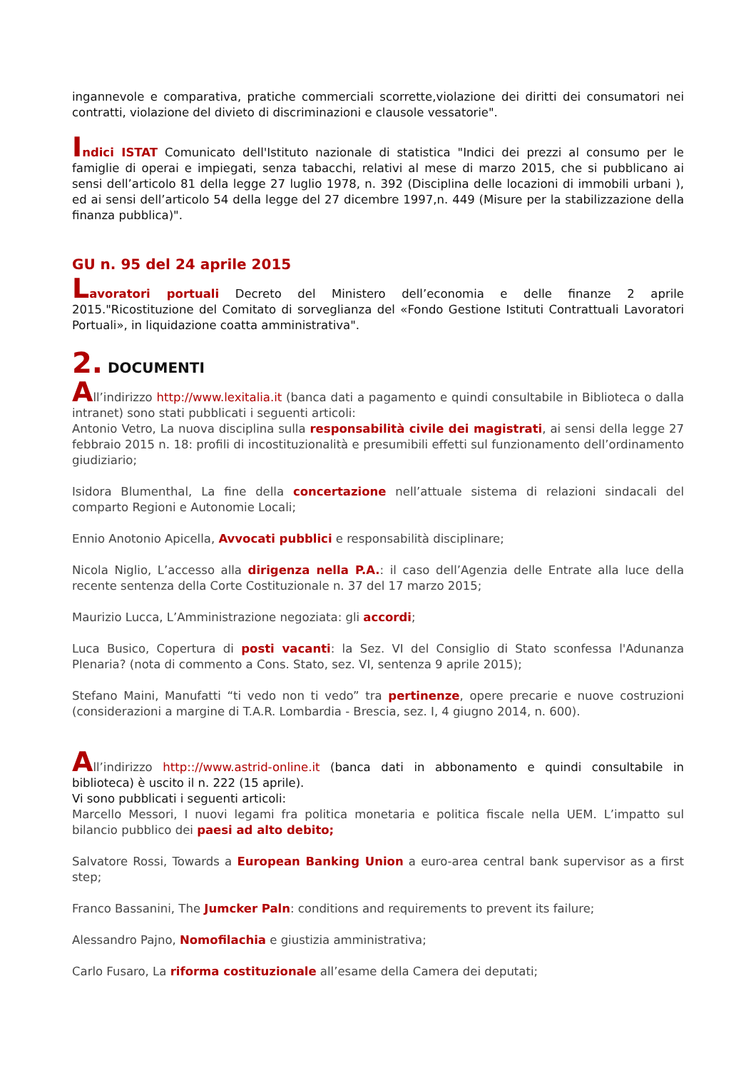ingannevole e comparativa, pratiche commerciali scorrette,violazione dei diritti dei consumatori nei contratti, violazione del divieto di discriminazioni e clausole vessatorie".
Indici ISTAT Comunicato dell'Istituto nazionale di statistica "Indici dei prezzi al consumo per le famiglie di operai e impiegati, senza tabacchi, relativi al mese di marzo 2015, che si pubblicano ai sensi dell’articolo 81 della legge 27 luglio 1978, n. 392 (Disciplina delle locazioni di immobili urbani ), ed ai sensi dell’articolo 54 della legge del 27 dicembre 1997,n. 449 (Misure per la stabilizzazione della finanza pubblica)".
GU n. 95 del 24 aprile 2015
Lavoratori portuali Decreto del Ministero dell’economia e delle finanze 2 aprile 2015."Ricostituzione del Comitato di sorveglianza del «Fondo Gestione Istituti Contrattuali Lavoratori Portuali», in liquidazione coatta amministrativa".
2. DOCUMENTI
All’indirizzo http://www.lexitalia.it (banca dati a pagamento e quindi consultabile in Biblioteca o dalla intranet) sono stati pubblicati i seguenti articoli:
Antonio Vetro, La nuova disciplina sulla responsabilità civile dei magistrati, ai sensi della legge 27 febbraio 2015 n. 18: profili di incostituzionalità e presumibili effetti sul funzionamento dell’ordinamento giudiziario;
Isidora Blumenthal, La fine della concertazione nell’attuale sistema di relazioni sindacali del comparto Regioni e Autonomie Locali;
Ennio Anotonio Apicella, Avvocati pubblici e responsabilità disciplinare;
Nicola Niglio, L’accesso alla dirigenza nella P.A.: il caso dell’Agenzia delle Entrate alla luce della recente sentenza della Corte Costituzionale n. 37 del 17 marzo 2015;
Maurizio Lucca, L’Amministrazione negoziata: gli accordi;
Luca Busico, Copertura di posti vacanti: la Sez. VI del Consiglio di Stato sconfessa l'Adunanza Plenaria? (nota di commento a Cons. Stato, sez. VI, sentenza 9 aprile 2015);
Stefano Maini, Manufatti “ti vedo non ti vedo” tra pertinenze, opere precarie e nuove costruzioni (considerazioni a margine di T.A.R. Lombardia - Brescia, sez. I, 4 giugno 2014, n. 600).
All’indirizzo http:://www.astrid-online.it (banca dati in abbonamento e quindi consultabile in biblioteca) è uscito il n. 222 (15 aprile).
Vi sono pubblicati i seguenti articoli:
Marcello Messori, I nuovi legami fra politica monetaria e politica fiscale nella UEM. L’impatto sul bilancio pubblico dei paesi ad alto debito;
Salvatore Rossi, Towards a European Banking Union a euro-area central bank supervisor as a first step;
Franco Bassanini, The Jumcker Paln: conditions and requirements to prevent its failure;
Alessandro Pajno, Nomofilachia e giustizia amministrativa;
Carlo Fusaro, La riforma costituzionale all’esame della Camera dei deputati;